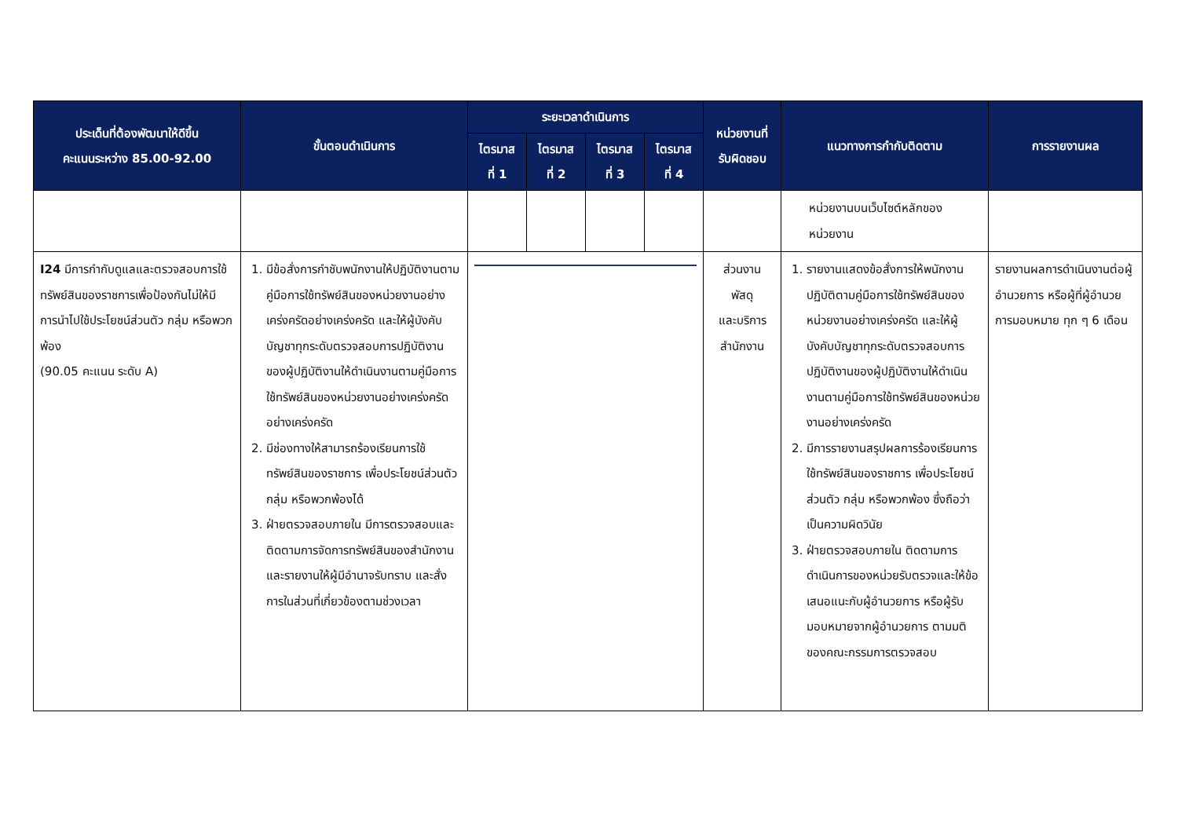| ประเด็นที่ต้องพัฒนาให้ดีขึ้น คะแนนระหว่าง 85.00-92.00 | ขั้นตอนดำเนินการ | ระยะเวลาดำเนินการ | | | | หน่วยงานที่ รับผิดชอบ | แนวทางการกำกับติดตาม | การรายงานผล |
| --- | --- | --- | --- | --- | --- | --- | --- | --- |
| | | ไตรมาส ที่ 1 | ไตรมาส ที่ 2 | ไตรมาส ที่ 3 | ไตรมาส ที่ 4 | | | |
| | | | | | | | หน่วยงานบนเว็บไซต์หลักของ หน่วยงาน | |
| I24 มีการกำกับดูแลและตรวจสอบการใช้ทรัพย์สินของราชการเพื่อป้องกันไม่ให้มีการนำไปใช้ประโยชน์ส่วนตัว กลุ่ม หรือพวกพ้อง (90.05 คะแนน ระดับ A) | 1. มีข้อสั่งการกำชับพนักงานให้ปฏิบัติงานตามคู่มือการใช้ทรัพย์สินของหน่วยงานอย่างเคร่งครัดอย่างเคร่งครัด และให้ผู้บังคับบัญชาทุกระดับตรวจสอบการปฏิบัติงานของผู้ปฏิบัติงานให้ดำเนินงานตามคู่มือการใช้ทรัพย์สินของหน่วยงานอย่างเคร่งครัดอย่างเคร่งครัด 2. มีช่องทางให้สามารถร้องเรียนการใช้ทรัพย์สินของราชการ เพื่อประโยชน์ส่วนตัว กลุ่ม หรือพวกพ้องได้ 3. ฝ่ายตรวจสอบภายใน มีการตรวจสอบและติดตามการจัดการทรัพย์สินของสำนักงาน และรายงานให้ผู้มีอำนาจรับทราบ และสั่งการในส่วนที่เกี่ยวข้องตามช่วงเวลา | | | | | ส่วนงาน พัสดุ และบริการ สำนักงาน | 1. รายงานแสดงข้อสั่งการให้พนักงานปฏิบัติตามคู่มือการใช้ทรัพย์สินของหน่วยงานอย่างเคร่งครัด และให้ผู้บังคับบัญชาทุกระดับตรวจสอบการปฏิบัติงานของผู้ปฏิบัติงานให้ดำเนินงานตามคู่มือการใช้ทรัพย์สินของหน่วยงานอย่างเคร่งครัด 2. มีการรายงานสรุปผลการร้องเรียนการใช้ทรัพย์สินของราชการ เพื่อประโยชน์ส่วนตัว กลุ่ม หรือพวกพ้อง ซึ่งถือว่าเป็นความผิดวินัย 3. ฝ่ายตรวจสอบภายใน ติดตามการดำเนินการของหน่วยรับตรวจและให้ข้อเสนอแนะกับผู้อำนวยการ หรือผู้รับมอบหมายจากผู้อำนวยการ ตามมติของคณะกรรมการตรวจสอบ | รายงานผลการดำเนินงานต่อผู้อำนวยการ หรือผู้ที่ผู้อำนวยการมอบหมาย ทุก ๆ 6 เดือน |